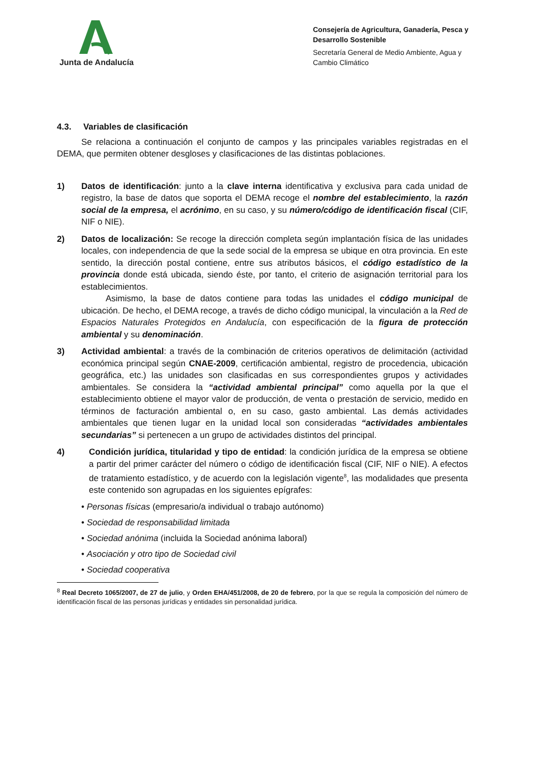Junta de Andalucía
Consejería de Agricultura, Ganadería, Pesca y Desarrollo Sostenible
Secretaría General de Medio Ambiente, Agua y Cambio Climático
4.3. Variables de clasificación
Se relaciona a continuación el conjunto de campos y las principales variables registradas en el DEMA, que permiten obtener desgloses y clasificaciones de las distintas poblaciones.
1) Datos de identificación: junto a la clave interna identificativa y exclusiva para cada unidad de registro, la base de datos que soporta el DEMA recoge el nombre del establecimiento, la razón social de la empresa, el acrónimo, en su caso, y su número/código de identificación fiscal (CIF, NIF o NIE).
2) Datos de localización: Se recoge la dirección completa según implantación física de las unidades locales, con independencia de que la sede social de la empresa se ubique en otra provincia. En este sentido, la dirección postal contiene, entre sus atributos básicos, el código estadístico de la provincia donde está ubicada, siendo éste, por tanto, el criterio de asignación territorial para los establecimientos.
Asimismo, la base de datos contiene para todas las unidades el código municipal de ubicación. De hecho, el DEMA recoge, a través de dicho código municipal, la vinculación a la Red de Espacios Naturales Protegidos en Andalucía, con especificación de la figura de protección ambiental y su denominación.
3) Actividad ambiental: a través de la combinación de criterios operativos de delimitación (actividad económica principal según CNAE-2009, certificación ambiental, registro de procedencia, ubicación geográfica, etc.) las unidades son clasificadas en sus correspondientes grupos y actividades ambientales. Se considera la “actividad ambiental principal” como aquella por la que el establecimiento obtiene el mayor valor de producción, de venta o prestación de servicio, medido en términos de facturación ambiental o, en su caso, gasto ambiental. Las demás actividades ambientales que tienen lugar en la unidad local son consideradas “actividades ambientales secundarias” si pertenecen a un grupo de actividades distintos del principal.
4) Condición jurídica, titularidad y tipo de entidad: la condición jurídica de la empresa se obtiene a partir del primer carácter del número o código de identificación fiscal (CIF, NIF o NIE). A efectos de tratamiento estadístico, y de acuerdo con la legislación vigente<sup>8</sup>, las modalidades que presenta este contenido son agrupadas en los siguientes epígrafes:
• Personas físicas (empresario/a individual o trabajo autónomo)
• Sociedad de responsabilidad limitada
• Sociedad anónima (incluida la Sociedad anónima laboral)
• Asociación y otro tipo de Sociedad civil
• Sociedad cooperativa
<sup>8</sup> Real Decreto 1065/2007, de 27 de julio, y Orden EHA/451/2008, de 20 de febrero, por la que se regula la composición del número de identificación fiscal de las personas jurídicas y entidades sin personalidad jurídica.